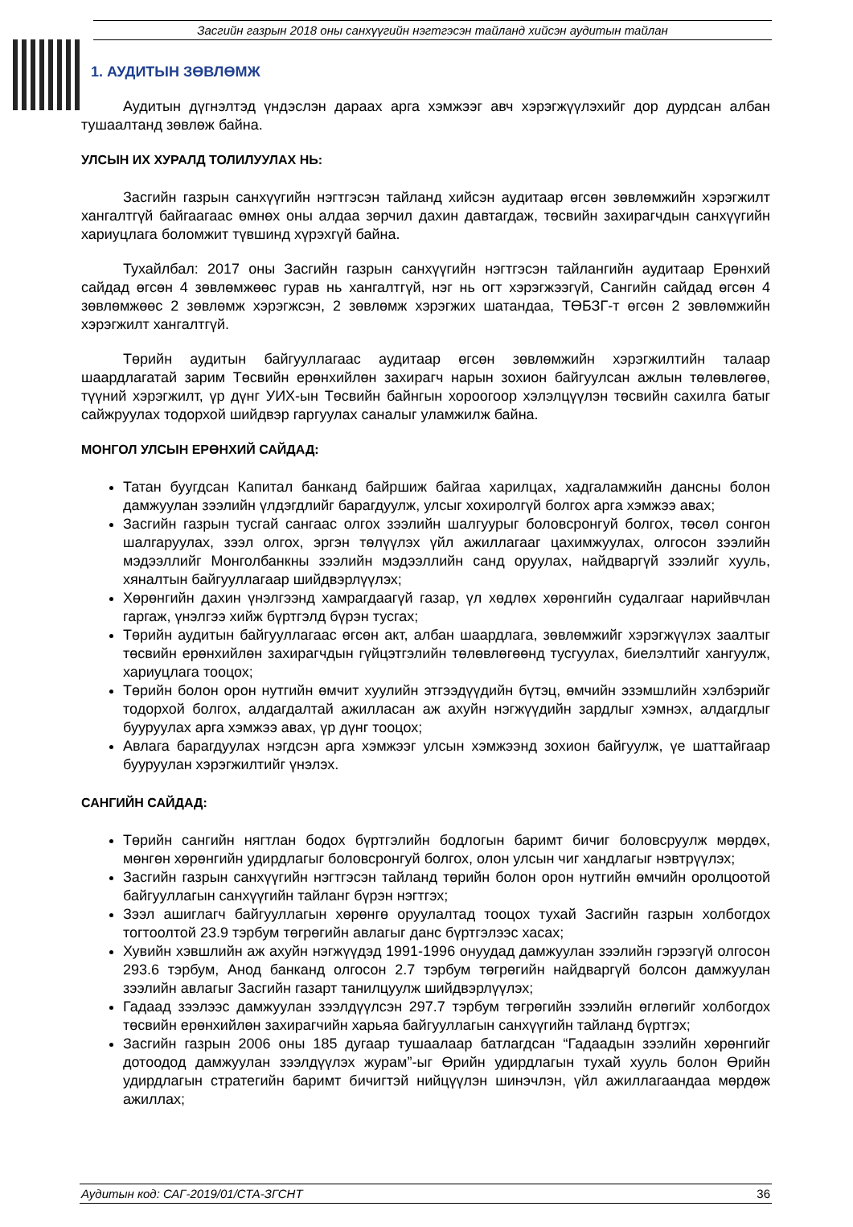Засгийн газрын 2018 оны санхүүгийн нэгтгэсэн тайланд хийсэн аудитын тайлан
1. АУДИТЫН ЗӨВЛӨМЖ
Аудитын дүгнэлтэд үндэслэн дараах арга хэмжээг авч хэрэгжүүлэхийг дор дурдсан албан тушаалтанд зөвлөж байна.
УЛСЫН ИХ ХУРАЛД ТОЛИЛУУЛАХ НЬ:
Засгийн газрын санхүүгийн нэгтгэсэн тайланд хийсэн аудитаар өгсөн зөвлөмжийн хэрэгжилт хангалтгүй байгаагаас өмнөх оны алдаа зөрчил дахин давтагдаж, төсвийн захирагчдын санхүүгийн хариуцлага боломжит түвшинд хүрэхгүй байна.
Тухайлбал: 2017 оны Засгийн газрын санхүүгийн нэгтгэсэн тайлангийн аудитаар Ерөнхий сайдад өгсөн 4 зөвлөмжөөс гурав нь хангалтгүй, нэг нь огт хэрэгжээгүй, Сангийн сайдад өгсөн 4 зөвлөмжөөс 2 зөвлөмж хэрэгжсэн, 2 зөвлөмж хэрэгжих шатандаа, ТӨБЗГ-т өгсөн 2 зөвлөмжийн хэрэгжилт хангалтгүй.
Төрийн аудитын байгууллагаас аудитаар өгсөн зөвлөмжийн хэрэгжилтийн талаар шаардлагатай зарим Төсвийн ерөнхийлөн захирагч нарын зохион байгуулсан ажлын төлөвлөгөө, түүний хэрэгжилт, үр дүнг УИХ-ын Төсвийн байнгын хороогоор хэлэлцүүлэн төсвийн сахилга батыг сайжруулах тодорхой шийдвэр гаргуулах саналыг уламжилж байна.
МОНГОЛ УЛСЫН ЕРӨНХИЙ САЙДАД:
Татан буугдсан Капитал банканд байршиж байгаа харилцах, хадгаламжийн дансны болон дамжуулан зээлийн үлдэгдлийг барагдуулж, улсыг хохиролгүй болгох арга хэмжээ авах;
Засгийн газрын тусгай сангаас олгох зээлийн шалгуурыг боловсронгуй болгох, төсөл сонгон шалгаруулах, зээл олгох, эргэн төлүүлэх үйл ажиллагааг цахимжуулах, олгосон зээлийн мэдээллийг Монголбанкны зээлийн мэдээллийн санд оруулах, найдваргүй зээлийг хууль, хяналтын байгууллагаар шийдвэрлүүлэх;
Хөрөнгийн дахин үнэлгээнд хамрагдаагүй газар, үл хөдлөх хөрөнгийн судалгааг нарийвчлан гаргаж, үнэлгээ хийж бүртгэлд бүрэн тусгах;
Төрийн аудитын байгууллагаас өгсөн акт, албан шаардлага, зөвлөмжийг хэрэгжүүлэх заалтыг төсвийн ерөнхийлөн захирагчдын гүйцэтгэлийн төлөвлөгөөнд тусгуулах, биелэлтийг хангуулж, хариуцлага тооцох;
Төрийн болон орон нутгийн өмчит хуулийн этгээдүүдийн бүтэц, өмчийн эзэмшлийн хэлбэрийг тодорхой болгох, алдагдалтай ажилласан аж ахуйн нэгжүүдийн зардлыг хэмнэх, алдагдлыг бууруулах арга хэмжээ авах, үр дүнг тооцох;
Авлага барагдуулах нэгдсэн арга хэмжээг улсын хэмжээнд зохион байгуулж, үе шаттайгаар бууруулан хэрэгжилтийг үнэлэх.
САНГИЙН САЙДАД:
Төрийн сангийн нягтлан бодох бүртгэлийн бодлогын баримт бичиг боловсруулж мөрдөх, мөнгөн хөрөнгийн удирдлагыг боловсронгуй болгох, олон улсын чиг хандлагыг нэвтрүүлэх;
Засгийн газрын санхүүгийн нэгтгэсэн тайланд төрийн болон орон нутгийн өмчийн оролцоотой байгууллагын санхүүгийн тайланг бүрэн нэгтгэх;
Зээл ашиглагч байгууллагын хөрөнгө оруулалтад тооцох тухай Засгийн газрын холбогдох тогтоолтой 23.9 тэрбум төгрөгийн авлагыг данс бүртгэлээс хасах;
Хувийн хэвшлийн аж ахуйн нэгжүүдэд 1991-1996 онуудад дамжуулан зээлийн гэрээгүй олгосон 293.6 тэрбум, Анод банканд олгосон 2.7 тэрбум төгрөгийн найдваргүй болсон дамжуулан зээлийн авлагыг Засгийн газарт танилцуулж шийдвэрлүүлэх;
Гадаад зээлээс дамжуулан зээлдүүлсэн 297.7 тэрбум төгрөгийн зээлийн өглөгийг холбогдох төсвийн ерөнхийлөн захирагчийн харьяа байгууллагын санхүүгийн тайланд бүртгэх;
Засгийн газрын 2006 оны 185 дугаар тушаалаар батлагдсан “Гадаадын зээлийн хөрөнгийг дотоодод дамжуулан зээлдүүлэх журам”-ыг Өрийн удирдлагын тухай хууль болон Өрийн удирдлагын стратегийн баримт бичигтэй нийцүүлэн шинэчлэн, үйл ажиллагаандаа мөрдөж ажиллах;
Аудитын код: САГ-2019/01/СТА-ЗГСНТ 36